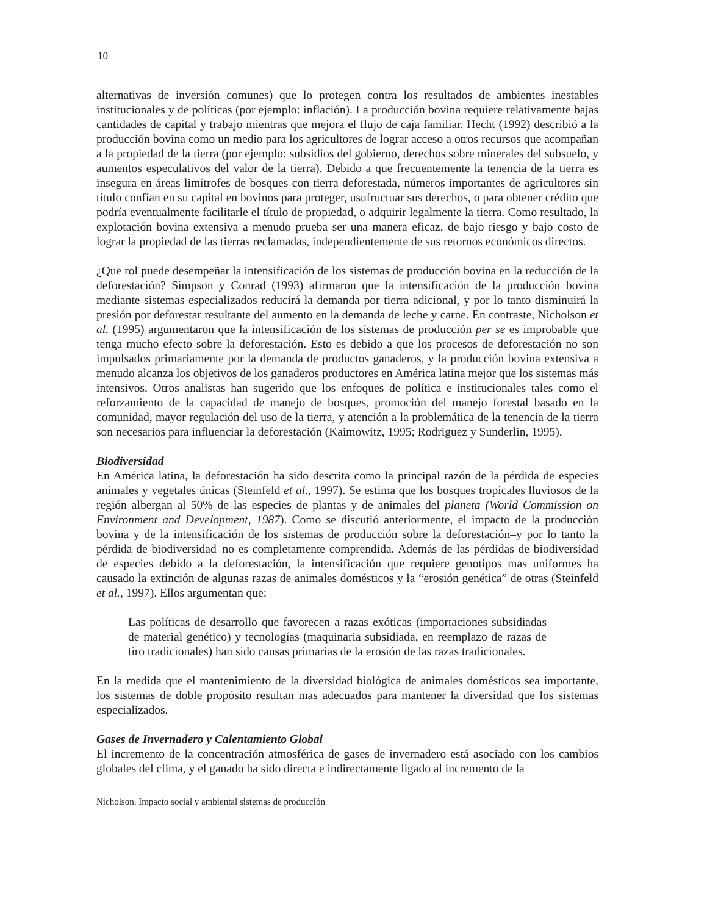10
alternativas de inversión comunes) que lo protegen contra los resultados de ambientes inestables institucionales y de políticas (por ejemplo: inflación). La producción bovina requiere relativamente bajas cantidades de capital y trabajo mientras que mejora el flujo de caja familiar. Hecht (1992) describió a la producción bovina como un medio para los agricultores de lograr acceso a otros recursos que acompañan a la propiedad de la tierra (por ejemplo: subsidios del gobierno, derechos sobre minerales del subsuelo, y aumentos especulativos del valor de la tierra). Debido a que frecuentemente la tenencia de la tierra es insegura en áreas limítrofes de bosques con tierra deforestada, números importantes de agricultores sin título confían en su capital en bovinos para proteger, usufructuar sus derechos, o para obtener crédito que podría eventualmente facilitarle el título de propiedad, o adquirir legalmente la tierra. Como resultado, la explotación bovina extensiva a menudo prueba ser una manera eficaz, de bajo riesgo y bajo costo de lograr la propiedad de las tierras reclamadas, independientemente de sus retornos económicos directos.
¿Que rol puede desempeñar la intensificación de los sistemas de producción bovina en la reducción de la deforestación? Simpson y Conrad (1993) afirmaron que la intensificación de la producción bovina mediante sistemas especializados reducirá la demanda por tierra adicional, y por lo tanto disminuirá la presión por deforestar resultante del aumento en la demanda de leche y carne. En contraste, Nicholson et al. (1995) argumentaron que la intensificación de los sistemas de producción per se es improbable que tenga mucho efecto sobre la deforestación. Esto es debido a que los procesos de deforestación no son impulsados primariamente por la demanda de productos ganaderos, y la producción bovina extensiva a menudo alcanza los objetivos de los ganaderos productores en América latina mejor que los sistemas más intensivos. Otros analistas han sugerido que los enfoques de política e institucionales tales como el reforzamiento de la capacidad de manejo de bosques, promoción del manejo forestal basado en la comunidad, mayor regulación del uso de la tierra, y atención a la problemática de la tenencia de la tierra son necesarios para influenciar la deforestación (Kaimowitz, 1995; Rodriguez y Sunderlin, 1995).
Biodiversidad
En América latina, la deforestación ha sido descrita como la principal razón de la pérdida de especies animales y vegetales únicas (Steinfeld et al., 1997). Se estima que los bosques tropicales lluviosos de la región albergan al 50% de las especies de plantas y de animales del planeta (World Commission on Environment and Development, 1987). Como se discutió anteriormente, el impacto de la producción bovina y de la intensificación de los sistemas de producción sobre la deforestación–y por lo tanto la pérdida de biodiversidad–no es completamente comprendida. Además de las pérdidas de biodiversidad de especies debido a la deforestación, la intensificación que requiere genotipos mas uniformes ha causado la extinción de algunas razas de animales domésticos y la “erosión genética” de otras (Steinfeld et al., 1997). Ellos argumentan que:
Las políticas de desarrollo que favorecen a razas exóticas (importaciones subsidiadas de material genético) y tecnologías (maquinaria subsidiada, en reemplazo de razas de tiro tradicionales) han sido causas primarias de la erosión de las razas tradicionales.
En la medida que el mantenimiento de la diversidad biológica de animales domésticos sea importante, los sistemas de doble propósito resultan mas adecuados para mantener la diversidad que los sistemas especializados.
Gases de Invernadero y Calentamiento Global
El incremento de la concentración atmosférica de gases de invernadero está asociado con los cambios globales del clima, y el ganado ha sido directa e indirectamente ligado al incremento de la
Nicholson. Impacto social y ambiental sistemas de producción